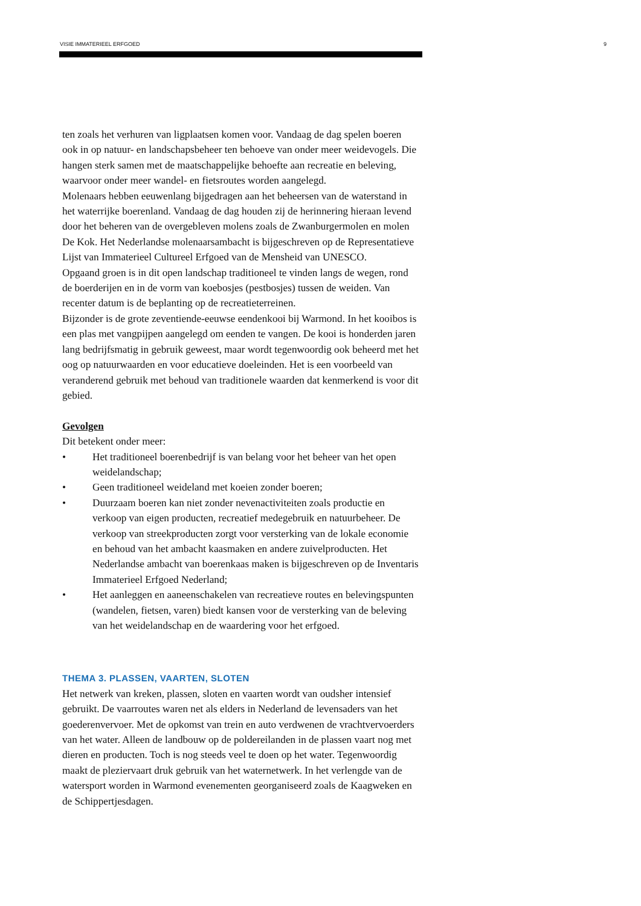VISIE IMMATERIEEL ERFGOED 9
ten zoals het verhuren van ligplaatsen komen voor. Vandaag de dag spelen boeren ook in op natuur- en landschapsbeheer ten behoeve van onder meer weidevogels. Die hangen sterk samen met de maatschappelijke behoefte aan recreatie en beleving, waarvoor onder meer wandel- en fietsroutes worden aangelegd.
Molenaars hebben eeuwenlang bijgedragen aan het beheersen van de waterstand in het waterrijke boerenland. Vandaag de dag houden zij de herinnering hieraan levend door het beheren van de overgebleven molens zoals de Zwanburgermolen en molen De Kok. Het Nederlandse molenaarsambacht is bijgeschreven op de Representatieve Lijst van Immaterieel Cultureel Erfgoed van de Mensheid van UNESCO.
Opgaand groen is in dit open landschap traditioneel te vinden langs de wegen, rond de boerderijen en in de vorm van koebosjes (pestbosjes) tussen de weiden. Van recenter datum is de beplanting op de recreatieterreinen.
Bijzonder is de grote zeventiende-eeuwse eendenkooi bij Warmond. In het kooibos is een plas met vangpijpen aangelegd om eenden te vangen. De kooi is honderden jaren lang bedrijfsmatig in gebruik geweest, maar wordt tegenwoordig ook beheerd met het oog op natuurwaarden en voor educatieve doeleinden. Het is een voorbeeld van veranderend gebruik met behoud van traditionele waarden dat kenmerkend is voor dit gebied.
Gevolgen
Dit betekent onder meer:
• Het traditioneel boerenbedrijf is van belang voor het beheer van het open weidelandschap;
• Geen traditioneel weideland met koeien zonder boeren;
• Duurzaam boeren kan niet zonder nevenactiviteiten zoals productie en verkoop van eigen producten, recreatief medegebruik en natuurbeheer. De verkoop van streekproducten zorgt voor versterking van de lokale economie en behoud van het ambacht kaasmaken en andere zuivelproducten. Het Nederlandse ambacht van boerenkaas maken is bijgeschreven op de Inventaris Immaterieel Erfgoed Nederland;
• Het aanleggen en aaneenschakelen van recreatieve routes en belevingspunten (wandelen, fietsen, varen) biedt kansen voor de versterking van de beleving van het weidelandschap en de waardering voor het erfgoed.
THEMA 3. PLASSEN, VAARTEN, SLOTEN
Het netwerk van kreken, plassen, sloten en vaarten wordt van oudsher intensief gebruikt. De vaarroutes waren net als elders in Nederland de levensaders van het goederenvervoer. Met de opkomst van trein en auto verdwenen de vrachtvervoerders van het water. Alleen de landbouw op de poldereilanden in de plassen vaart nog met dieren en producten. Toch is nog steeds veel te doen op het water. Tegenwoordig maakt de pleziervaart druk gebruik van het waternetwerk. In het verlengde van de watersport worden in Warmond evenementen georganiseerd zoals de Kaagweken en de Schippertjesdagen.